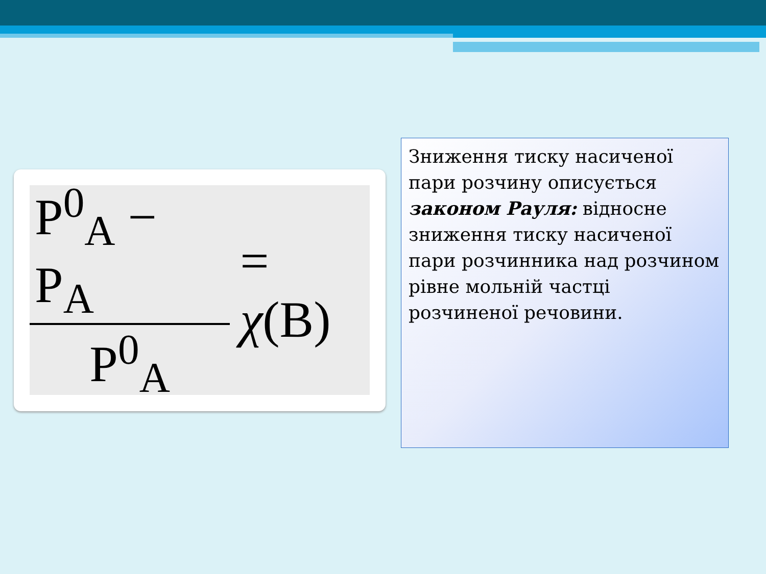P<sup>0</sup><sub>A</sub> − P<sub>A</sub> P<sup>0</sup><sub>A</sub> = χ(B)
Зниження тиску насиченої пари розчину описується законом Рауля: відносне зниження тиску насиченої пари розчинника над розчином рівне мольній частці розчиненої речовини.